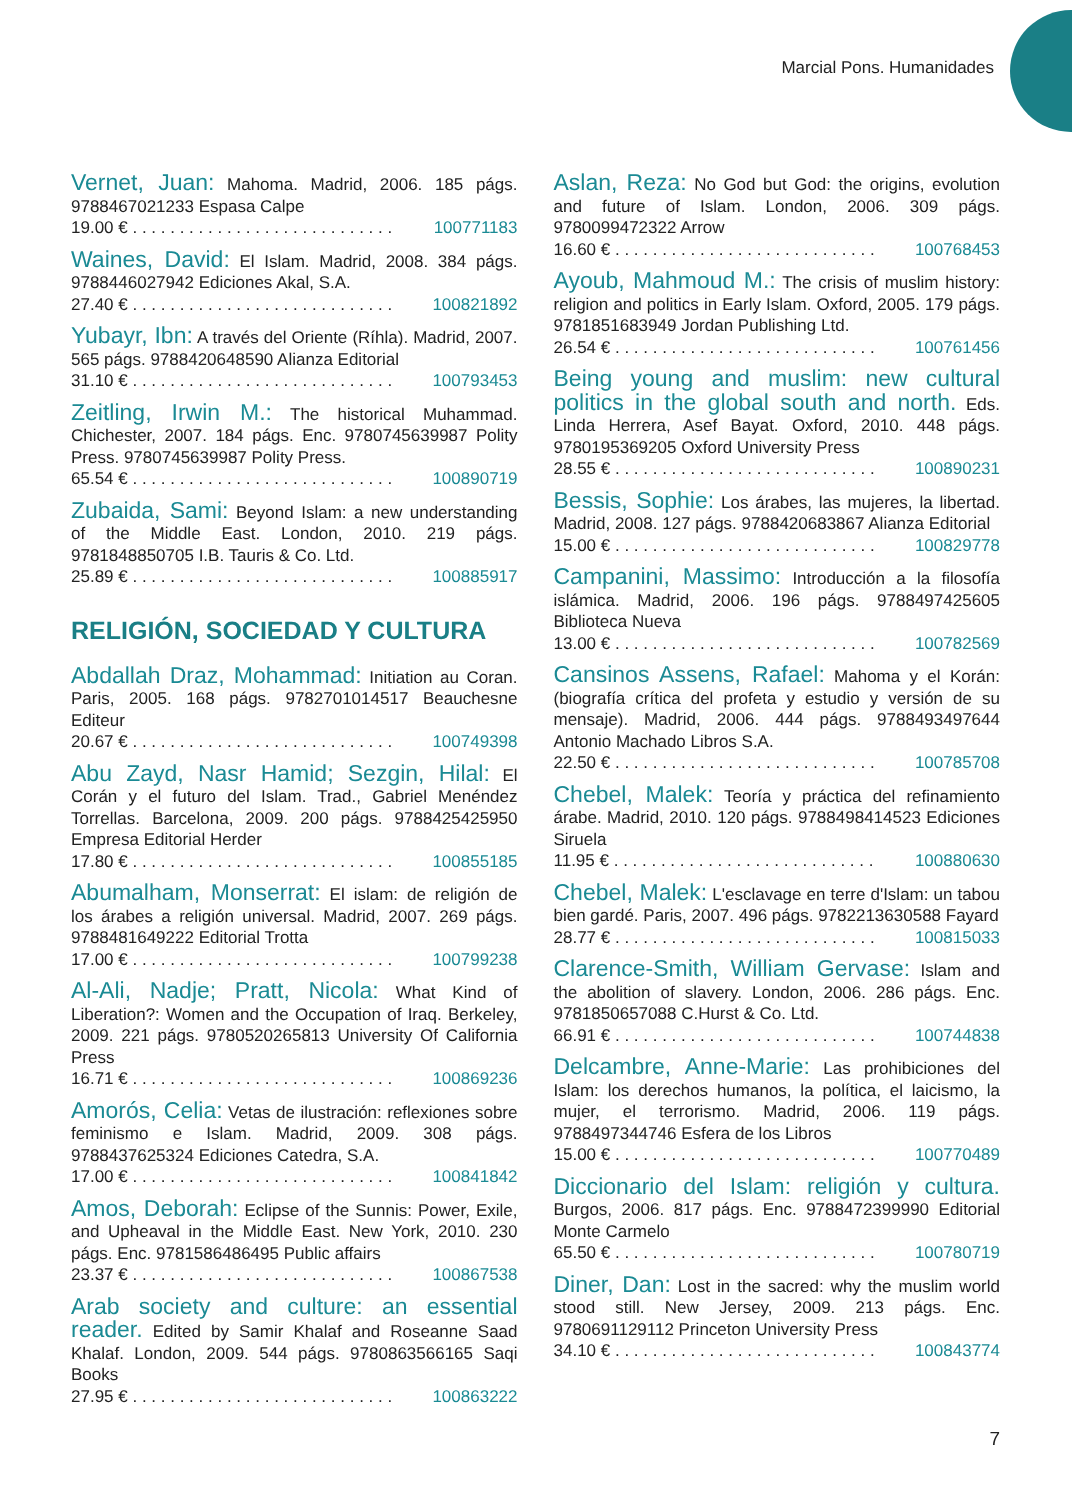Marcial Pons. Humanidades
Vernet, Juan: Mahoma. Madrid, 2006. 185 págs. 9788467021233 Espasa Calpe
19.00 € . . . . . . . . . . . . . . . . . . . . . . . . . . . . 100771183
Waines, David: El Islam. Madrid, 2008. 384 págs. 9788446027942 Ediciones Akal, S.A.
27.40 € . . . . . . . . . . . . . . . . . . . . . . . . . . . . 100821892
Yubayr, Ibn: A través del Oriente (Ríhla). Madrid, 2007. 565 págs. 9788420648590 Alianza Editorial
31.10 € . . . . . . . . . . . . . . . . . . . . . . . . . . . . 100793453
Zeitling, Irwin M.: The historical Muhammad. Chichester, 2007. 184 págs. Enc. 9780745639987 Polity Press. 9780745639987 Polity Press.
65.54 € . . . . . . . . . . . . . . . . . . . . . . . . . . . . 100890719
Zubaida, Sami: Beyond Islam: a new understanding of the Middle East. London, 2010. 219 págs. 9781848850705 I.B. Tauris & Co. Ltd.
25.89 € . . . . . . . . . . . . . . . . . . . . . . . . . . . . 100885917
RELIGIÓN, SOCIEDAD Y CULTURA
Abdallah Draz, Mohammad: Initiation au Coran. Paris, 2005. 168 págs. 9782701014517 Beauchesne Editeur
20.67 € . . . . . . . . . . . . . . . . . . . . . . . . . . . . 100749398
Abu Zayd, Nasr Hamid; Sezgin, Hilal: El Corán y el futuro del Islam. Trad., Gabriel Menéndez Torrellas. Barcelona, 2009. 200 págs. 9788425425950 Empresa Editorial Herder
17.80 € . . . . . . . . . . . . . . . . . . . . . . . . . . . . 100855185
Abumalham, Monserrat: El islam: de religión de los árabes a religión universal. Madrid, 2007. 269 págs. 9788481649222 Editorial Trotta
17.00 € . . . . . . . . . . . . . . . . . . . . . . . . . . . . 100799238
Al-Ali, Nadje; Pratt, Nicola: What Kind of Liberation?: Women and the Occupation of Iraq. Berkeley, 2009. 221 págs. 9780520265813 University Of California Press
16.71 € . . . . . . . . . . . . . . . . . . . . . . . . . . . . 100869236
Amorós, Celia: Vetas de ilustración: reflexiones sobre feminismo e Islam. Madrid, 2009. 308 págs. 9788437625324 Ediciones Catedra, S.A.
17.00 € . . . . . . . . . . . . . . . . . . . . . . . . . . . . 100841842
Amos, Deborah: Eclipse of the Sunnis: Power, Exile, and Upheaval in the Middle East. New York, 2010. 230 págs. Enc. 9781586486495 Public affairs
23.37 € . . . . . . . . . . . . . . . . . . . . . . . . . . . . 100867538
Arab society and culture: an essential reader. Edited by Samir Khalaf and Roseanne Saad Khalaf. London, 2009. 544 págs. 9780863566165 Saqi Books
27.95 € . . . . . . . . . . . . . . . . . . . . . . . . . . . . 100863222
Aslan, Reza: No God but God: the origins, evolution and future of Islam. London, 2006. 309 págs. 9780099472322 Arrow
16.60 € . . . . . . . . . . . . . . . . . . . . . . . . . . . . 100768453
Ayoub, Mahmoud M.: The crisis of muslim history: religion and politics in Early Islam. Oxford, 2005. 179 págs. 9781851683949 Jordan Publishing Ltd.
26.54 € . . . . . . . . . . . . . . . . . . . . . . . . . . . . 100761456
Being young and muslim: new cultural politics in the global south and north. Eds. Linda Herrera, Asef Bayat. Oxford, 2010. 448 págs. 9780195369205 Oxford University Press
28.55 € . . . . . . . . . . . . . . . . . . . . . . . . . . . . 100890231
Bessis, Sophie: Los árabes, las mujeres, la libertad. Madrid, 2008. 127 págs. 9788420683867 Alianza Editorial
15.00 € . . . . . . . . . . . . . . . . . . . . . . . . . . . . 100829778
Campanini, Massimo: Introducción a la filosofía islámica. Madrid, 2006. 196 págs. 9788497425605 Biblioteca Nueva
13.00 € . . . . . . . . . . . . . . . . . . . . . . . . . . . . 100782569
Cansinos Assens, Rafael: Mahoma y el Korán: (biografía crítica del profeta y estudio y versión de su mensaje). Madrid, 2006. 444 págs. 9788493497644 Antonio Machado Libros S.A.
22.50 € . . . . . . . . . . . . . . . . . . . . . . . . . . . . 100785708
Chebel, Malek: Teoría y práctica del refinamiento árabe. Madrid, 2010. 120 págs. 9788498414523 Ediciones Siruela
11.95 € . . . . . . . . . . . . . . . . . . . . . . . . . . . . 100880630
Chebel, Malek: L'esclavage en terre d'Islam: un tabou bien gardé. Paris, 2007. 496 págs. 9782213630588 Fayard
28.77 € . . . . . . . . . . . . . . . . . . . . . . . . . . . . 100815033
Clarence-Smith, William Gervase: Islam and the abolition of slavery. London, 2006. 286 págs. Enc. 9781850657088 C.Hurst & Co. Ltd.
66.91 € . . . . . . . . . . . . . . . . . . . . . . . . . . . . 100744838
Delcambre, Anne-Marie: Las prohibiciones del Islam: los derechos humanos, la política, el laicismo, la mujer, el terrorismo. Madrid, 2006. 119 págs. 9788497344746 Esfera de los Libros
15.00 € . . . . . . . . . . . . . . . . . . . . . . . . . . . . 100770489
Diccionario del Islam: religión y cultura. Burgos, 2006. 817 págs. Enc. 9788472399990 Editorial Monte Carmelo
65.50 € . . . . . . . . . . . . . . . . . . . . . . . . . . . . 100780719
Diner, Dan: Lost in the sacred: why the muslim world stood still. New Jersey, 2009. 213 págs. Enc. 9780691129112 Princeton University Press
34.10 € . . . . . . . . . . . . . . . . . . . . . . . . . . . . 100843774
7